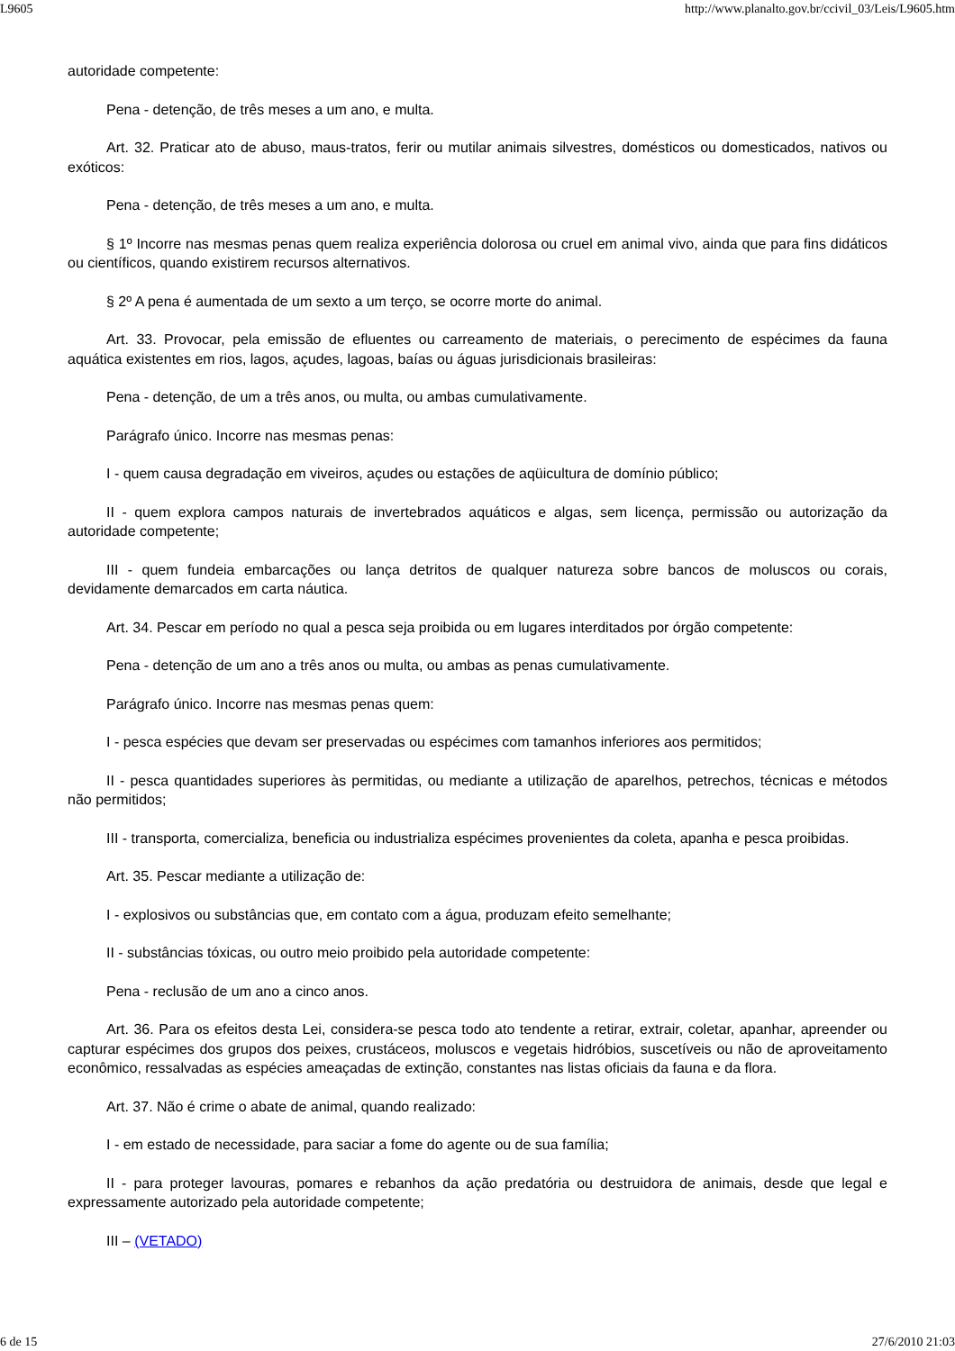L9605 http://www.planalto.gov.br/ccivil_03/Leis/L9605.htm
autoridade competente:
Pena - detenção, de três meses a um ano, e multa.
Art. 32. Praticar ato de abuso, maus-tratos, ferir ou mutilar animais silvestres, domésticos ou domesticados, nativos ou exóticos:
Pena - detenção, de três meses a um ano, e multa.
§ 1º Incorre nas mesmas penas quem realiza experiência dolorosa ou cruel em animal vivo, ainda que para fins didáticos ou científicos, quando existirem recursos alternativos.
§ 2º A pena é aumentada de um sexto a um terço, se ocorre morte do animal.
Art. 33. Provocar, pela emissão de efluentes ou carreamento de materiais, o perecimento de espécimes da fauna aquática existentes em rios, lagos, açudes, lagoas, baías ou águas jurisdicionais brasileiras:
Pena - detenção, de um a três anos, ou multa, ou ambas cumulativamente.
Parágrafo único. Incorre nas mesmas penas:
I - quem causa degradação em viveiros, açudes ou estações de aqüicultura de domínio público;
II - quem explora campos naturais de invertebrados aquáticos e algas, sem licença, permissão ou autorização da autoridade competente;
III - quem fundeia embarcações ou lança detritos de qualquer natureza sobre bancos de moluscos ou corais, devidamente demarcados em carta náutica.
Art. 34. Pescar em período no qual a pesca seja proibida ou em lugares interditados por órgão competente:
Pena - detenção de um ano a três anos ou multa, ou ambas as penas cumulativamente.
Parágrafo único. Incorre nas mesmas penas quem:
I - pesca espécies que devam ser preservadas ou espécimes com tamanhos inferiores aos permitidos;
II - pesca quantidades superiores às permitidas, ou mediante a utilização de aparelhos, petrechos, técnicas e métodos não permitidos;
III - transporta, comercializa, beneficia ou industrializa espécimes provenientes da coleta, apanha e pesca proibidas.
Art. 35. Pescar mediante a utilização de:
I - explosivos ou substâncias que, em contato com a água, produzam efeito semelhante;
II - substâncias tóxicas, ou outro meio proibido pela autoridade competente:
Pena - reclusão de um ano a cinco anos.
Art. 36. Para os efeitos desta Lei, considera-se pesca todo ato tendente a retirar, extrair, coletar, apanhar, apreender ou capturar espécimes dos grupos dos peixes, crustáceos, moluscos e vegetais hidróbios, suscetíveis ou não de aproveitamento econômico, ressalvadas as espécies ameaçadas de extinção, constantes nas listas oficiais da fauna e da flora.
Art. 37. Não é crime o abate de animal, quando realizado:
I - em estado de necessidade, para saciar a fome do agente ou de sua família;
II - para proteger lavouras, pomares e rebanhos da ação predatória ou destruidora de animais, desde que legal e expressamente autorizado pela autoridade competente;
III – (VETADO)
6 de 15 27/6/2010 21:03